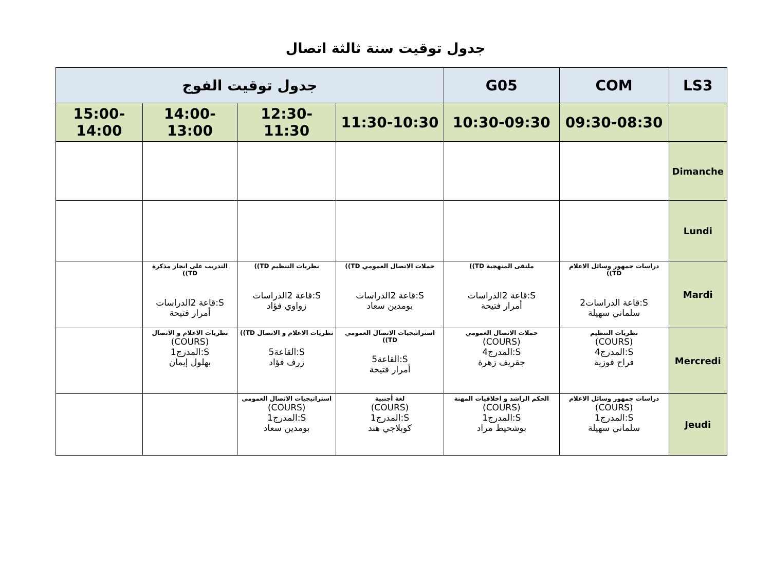جدول توقيت سنة ثالثة اتصال
| جدول توقيت الفوج | | | | G05 | COM | LS3 |
| --- | --- | --- | --- | --- | --- | --- |
| 15:00-14:00 | 14:00-13:00 | 12:30-11:30 | 11:30-10:30 | 10:30-09:30 | 09:30-08:30 | |
| | | | | | | Dimanche |
| | | | | | | Lundi |
| | التدريب على انجاز مذكرة TD)) S:قاعة 2الدراسات أمرار فتيحة | نظريات التنظيم TD)) S:قاعة 2الدراسات زواوي فؤاد | حملات الاتصال العمومي TD)) S:قاعة 2الدراسات بومدين سعاد | ملتقى المنهجية TD)) S:قاعة 2الدراسات أمرار فتيحة | دراسات جمهور وسائل الاعلام TD)) S:قاعة الدراسات2 سلماني سهيلة | Mardi |
| | نظريات الاعلام و الاتصال (COURS) S:المدرج1 بهلول إيمان | نظريات الاعلام و الاتصال TD)) S:القاعة5 زرف فؤاد | استراتيجيات الاتصال العمومي TD)) S:القاعة5 أمرار فتيحة | حملات الاتصال العمومي (COURS) S:المدرج4 جقريف زهرة | نظريات التنظيم (COURS) S:المدرج4 فراح فوزية | Mercredi |
| | | استراتيجيات الاتصال العمومي (COURS) S:المدرج1 بومدين سعاد | لغة أجنبية (COURS) S:المدرج1 كوبلاجي هند | الحكم الراشد و اخلاقيات المهنة (COURS) S:المدرج1 بوشحيط مراد | دراسات جمهور وسائل الاعلام (COURS) S:المدرج1 سلماني سهيلة | Jeudi |